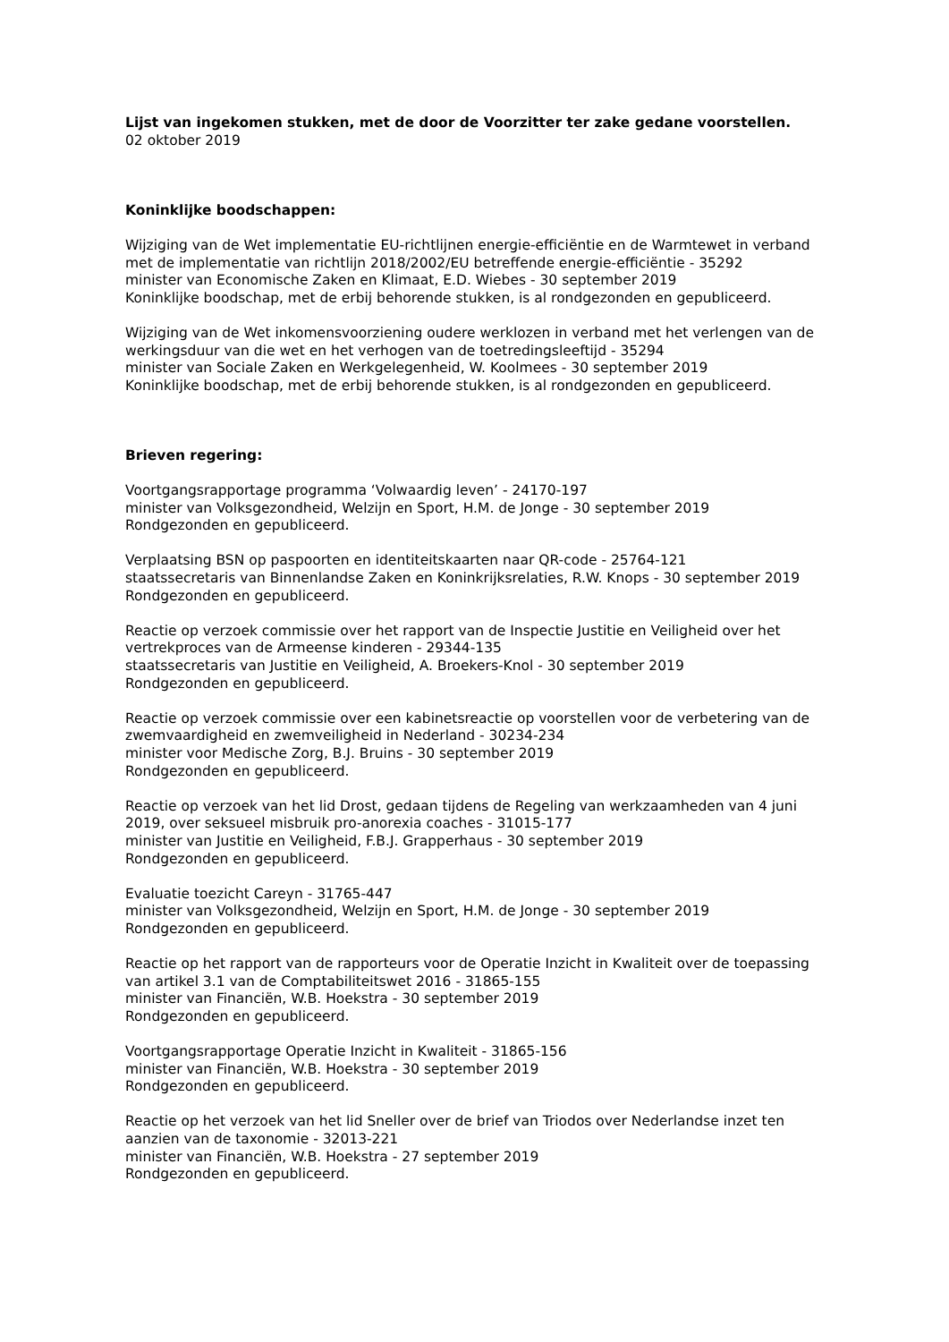Lijst van ingekomen stukken, met de door de Voorzitter ter zake gedane voorstellen.
02 oktober 2019
Koninklijke boodschappen:
Wijziging van de Wet implementatie EU-richtlijnen energie-efficiëntie en de Warmtewet in verband met de implementatie van richtlijn 2018/2002/EU betreffende energie-efficiëntie - 35292
minister van Economische Zaken en Klimaat, E.D. Wiebes - 30 september 2019
Koninklijke boodschap, met de erbij behorende stukken, is al rondgezonden en gepubliceerd.
Wijziging van de Wet inkomensvoorziening oudere werklozen in verband met het verlengen van de werkingsduur van die wet en het verhogen van de toetredingsleeftijd - 35294
minister van Sociale Zaken en Werkgelegenheid, W. Koolmees - 30 september 2019
Koninklijke boodschap, met de erbij behorende stukken, is al rondgezonden en gepubliceerd.
Brieven regering:
Voortgangsrapportage programma ‘Volwaardig leven’ - 24170-197
minister van Volksgezondheid, Welzijn en Sport, H.M. de Jonge - 30 september 2019
Rondgezonden en gepubliceerd.
Verplaatsing BSN op paspoorten en identiteitskaarten naar QR-code - 25764-121
staatssecretaris van Binnenlandse Zaken en Koninkrijksrelaties, R.W. Knops - 30 september 2019
Rondgezonden en gepubliceerd.
Reactie op verzoek commissie over het rapport van de Inspectie Justitie en Veiligheid over het vertrekproces van de Armeense kinderen - 29344-135
staatssecretaris van Justitie en Veiligheid, A. Broekers-Knol - 30 september 2019
Rondgezonden en gepubliceerd.
Reactie op verzoek commissie over een kabinetsreactie op voorstellen voor de verbetering van de zwemvaardigheid en zwemveiligheid in Nederland - 30234-234
minister voor Medische Zorg, B.J. Bruins - 30 september 2019
Rondgezonden en gepubliceerd.
Reactie op verzoek van het lid Drost, gedaan tijdens de Regeling van werkzaamheden van 4 juni 2019, over seksueel misbruik pro-anorexia coaches - 31015-177
minister van Justitie en Veiligheid, F.B.J. Grapperhaus - 30 september 2019
Rondgezonden en gepubliceerd.
Evaluatie toezicht Careyn - 31765-447
minister van Volksgezondheid, Welzijn en Sport, H.M. de Jonge - 30 september 2019
Rondgezonden en gepubliceerd.
Reactie op het rapport van de rapporteurs voor de Operatie Inzicht in Kwaliteit over de toepassing van artikel 3.1 van de Comptabiliteitswet 2016 - 31865-155
minister van Financiën, W.B. Hoekstra - 30 september 2019
Rondgezonden en gepubliceerd.
Voortgangsrapportage Operatie Inzicht in Kwaliteit - 31865-156
minister van Financiën, W.B. Hoekstra - 30 september 2019
Rondgezonden en gepubliceerd.
Reactie op het verzoek van het lid Sneller over de brief van Triodos over Nederlandse inzet ten aanzien van de taxonomie - 32013-221
minister van Financiën, W.B. Hoekstra - 27 september 2019
Rondgezonden en gepubliceerd.